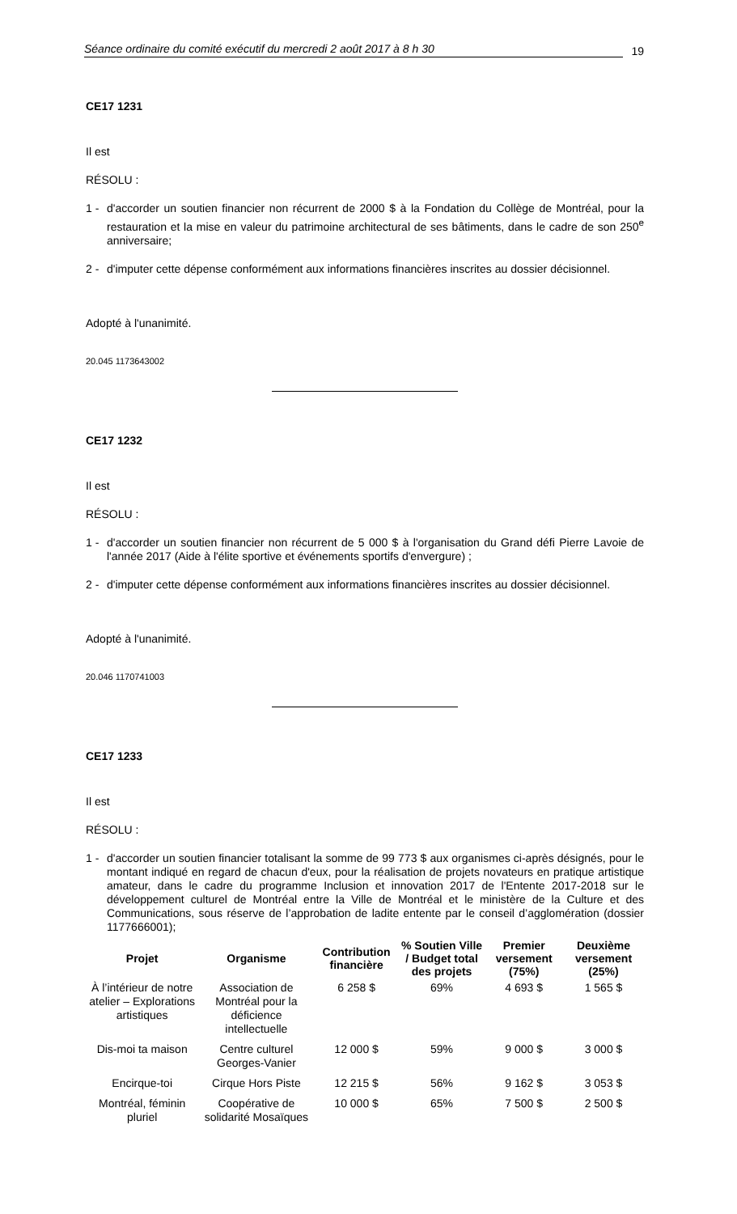Séance ordinaire du comité exécutif du mercredi 2 août 2017 à 8 h 30 19
CE17 1231
Il est
RÉSOLU :
1 - d'accorder un soutien financier non récurrent de 2000 $ à la Fondation du Collège de Montréal, pour la restauration et la mise en valeur du patrimoine architectural de ses bâtiments, dans le cadre de son 250<sup>e</sup> anniversaire;
2 - d'imputer cette dépense conformément aux informations financières inscrites au dossier décisionnel.
Adopté à l'unanimité.
20.045 1173643002
CE17 1232
Il est
RÉSOLU :
1 - d'accorder un soutien financier non récurrent de 5 000 $ à l'organisation du Grand défi Pierre Lavoie de l'année 2017 (Aide à l'élite sportive et événements sportifs d'envergure) ;
2 - d'imputer cette dépense conformément aux informations financières inscrites au dossier décisionnel.
Adopté à l'unanimité.
20.046 1170741003
CE17 1233
Il est
RÉSOLU :
1 - d'accorder un soutien financier totalisant la somme de 99 773 $ aux organismes ci-après désignés, pour le montant indiqué en regard de chacun d'eux, pour la réalisation de projets novateurs en pratique artistique amateur, dans le cadre du programme Inclusion et innovation 2017 de l'Entente 2017-2018 sur le développement culturel de Montréal entre la Ville de Montréal et le ministère de la Culture et des Communications, sous réserve de l’approbation de ladite entente par le conseil d’agglomération (dossier 1177666001);
| Projet | Organisme | Contribution financière | % Soutien Ville / Budget total des projets | Premier versement (75%) | Deuxième versement (25%) |
| --- | --- | --- | --- | --- | --- |
| À l’intérieur de notre atelier – Explorations artistiques | Association de Montréal pour la déficience intellectuelle | 6 258 $ | 69% | 4 693 $ | 1 565 $ |
| Dis-moi ta maison | Centre culturel Georges-Vanier | 12 000 $ | 59% | 9 000 $ | 3 000 $ |
| Encirque-toi | Cirque Hors Piste | 12 215 $ | 56% | 9 162 $ | 3 053 $ |
| Montréal, féminin pluriel | Coopérative de solidarité Mosaïques | 10 000 $ | 65% | 7 500 $ | 2 500 $ |